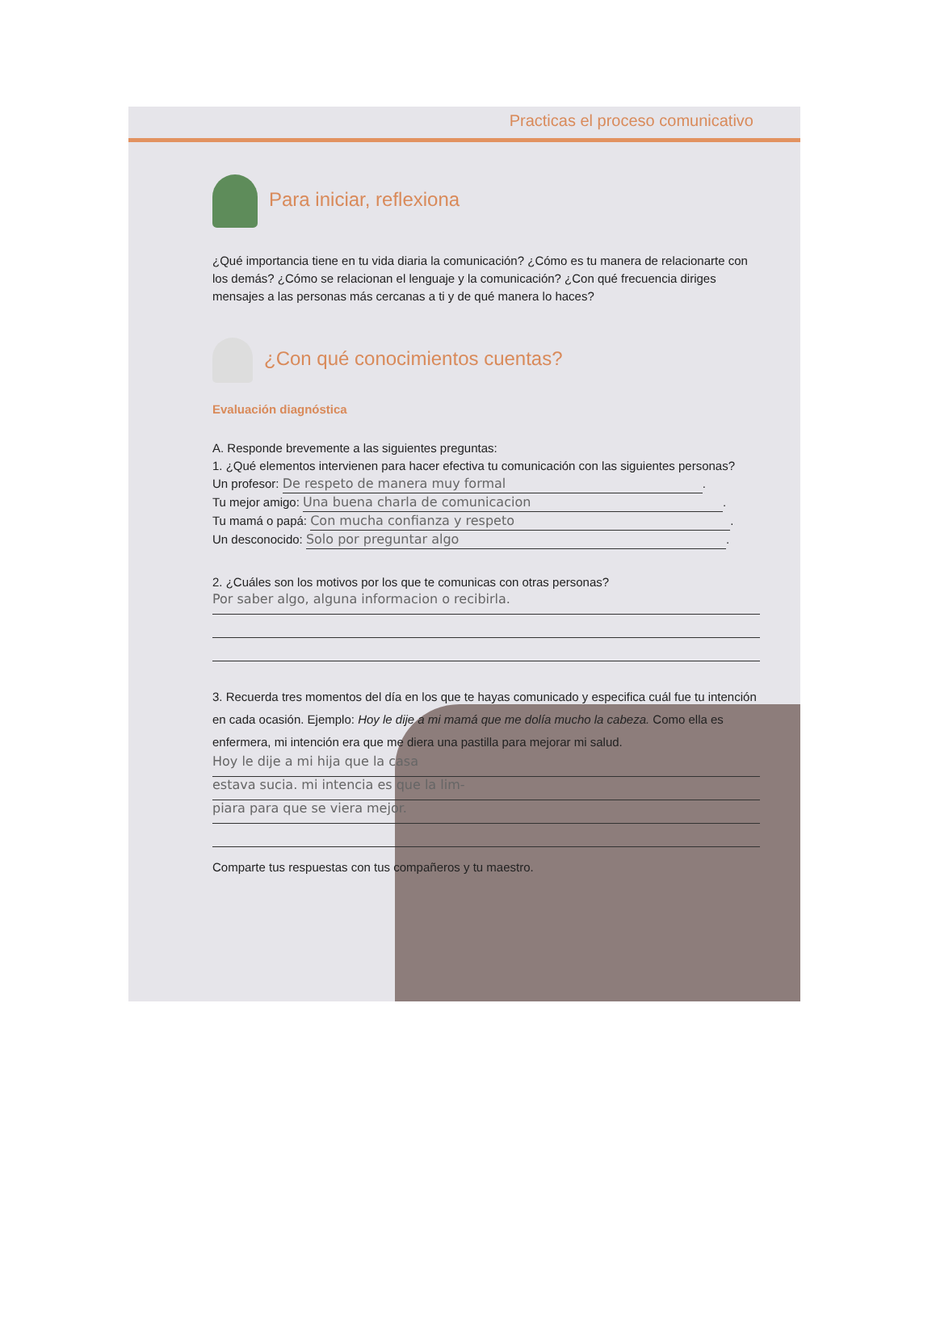Practicas el proceso comunicativo
Para iniciar, reflexiona
¿Qué importancia tiene en tu vida diaria la comunicación? ¿Cómo es tu manera de relacionarte con los demás? ¿Cómo se relacionan el lenguaje y la comunicación? ¿Con qué frecuencia diriges mensajes a las personas más cercanas a ti y de qué manera lo haces?
¿Con qué conocimientos cuentas?
Evaluación diagnóstica
A. Responde brevemente a las siguientes preguntas:
1. ¿Qué elementos intervienen para hacer efectiva tu comunicación con las siguientes personas?
Un profesor: De respeto de manera muy formal.
Tu mejor amigo: Una buena charla de comunicacion.
Tu mamá o papá: Con mucha confianza y respeto.
Un desconocido: Solo por preguntar algo.
2. ¿Cuáles son los motivos por los que te comunicas con otras personas?
Por saber algo, alguna informacion o recibirla.
3. Recuerda tres momentos del día en los que te hayas comunicado y especifica cuál fue tu intención en cada ocasión. Ejemplo: Hoy le dije a mi mamá que me dolía mucho la cabeza. Como ella es enfermera, mi intención era que me diera una pastilla para mejorar mi salud.
Hoy le dije a mi hija que la casa
estava sucia. mi intencia es que la lim-
piara para que se viera mejor.
Comparte tus respuestas con tus compañeros y tu maestro.